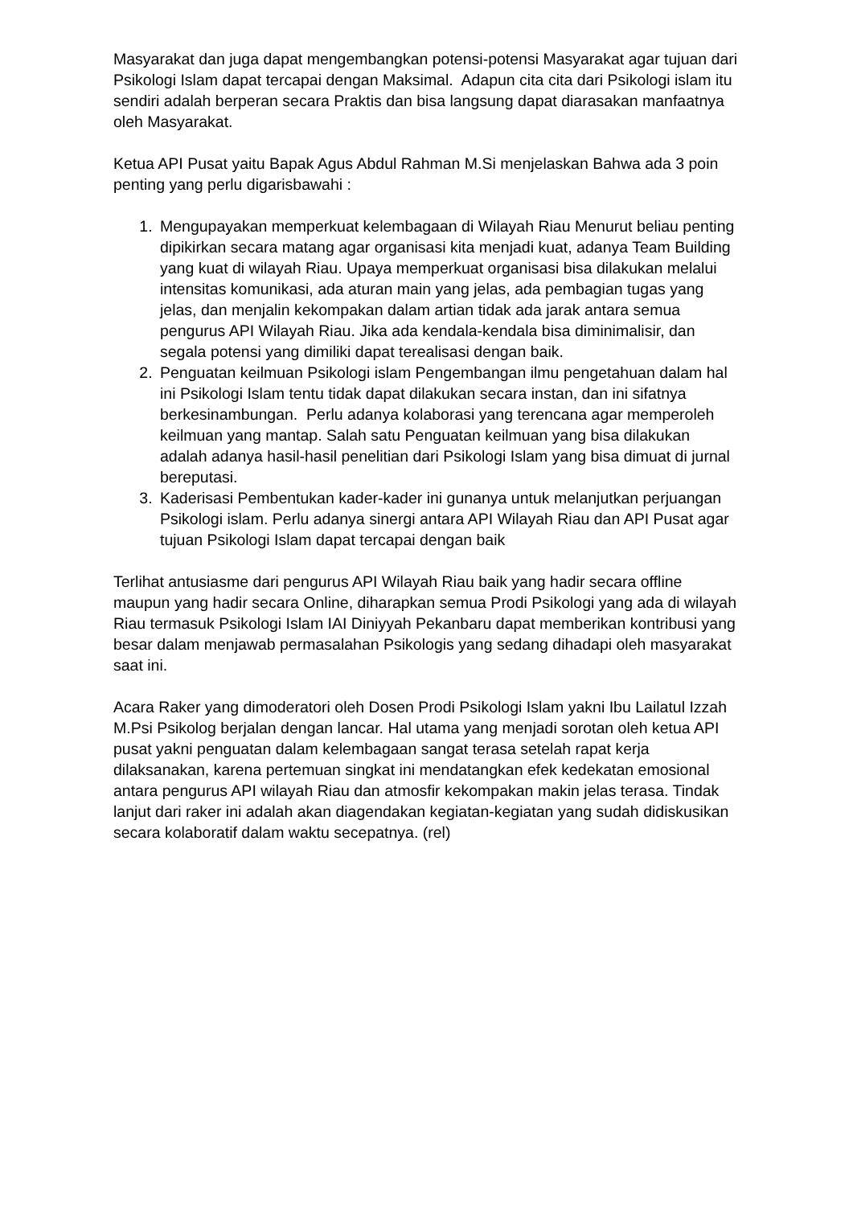Masyarakat dan juga dapat mengembangkan potensi-potensi Masyarakat agar tujuan dari Psikologi Islam dapat tercapai dengan Maksimal. Adapun cita cita dari Psikologi islam itu sendiri adalah berperan secara Praktis dan bisa langsung dapat diarasakan manfaatnya oleh Masyarakat.
Ketua API Pusat yaitu Bapak Agus Abdul Rahman M.Si menjelaskan Bahwa ada 3 poin penting yang perlu digarisbawahi :
1. Mengupayakan memperkuat kelembagaan di Wilayah Riau Menurut beliau penting dipikirkan secara matang agar organisasi kita menjadi kuat, adanya Team Building yang kuat di wilayah Riau. Upaya memperkuat organisasi bisa dilakukan melalui intensitas komunikasi, ada aturan main yang jelas, ada pembagian tugas yang jelas, dan menjalin kekompakan dalam artian tidak ada jarak antara semua pengurus API Wilayah Riau. Jika ada kendala-kendala bisa diminimalisir, dan segala potensi yang dimiliki dapat terealisasi dengan baik.
2. Penguatan keilmuan Psikologi islam Pengembangan ilmu pengetahuan dalam hal ini Psikologi Islam tentu tidak dapat dilakukan secara instan, dan ini sifatnya berkesinambungan. Perlu adanya kolaborasi yang terencana agar memperoleh keilmuan yang mantap. Salah satu Penguatan keilmuan yang bisa dilakukan adalah adanya hasil-hasil penelitian dari Psikologi Islam yang bisa dimuat di jurnal bereputasi.
3. Kaderisasi Pembentukan kader-kader ini gunanya untuk melanjutkan perjuangan Psikologi islam. Perlu adanya sinergi antara API Wilayah Riau dan API Pusat agar tujuan Psikologi Islam dapat tercapai dengan baik
Terlihat antusiasme dari pengurus API Wilayah Riau baik yang hadir secara offline maupun yang hadir secara Online, diharapkan semua Prodi Psikologi yang ada di wilayah Riau termasuk Psikologi Islam IAI Diniyyah Pekanbaru dapat memberikan kontribusi yang besar dalam menjawab permasalahan Psikologis yang sedang dihadapi oleh masyarakat saat ini.
Acara Raker yang dimoderatori oleh Dosen Prodi Psikologi Islam yakni Ibu Lailatul Izzah M.Psi Psikolog berjalan dengan lancar. Hal utama yang menjadi sorotan oleh ketua API pusat yakni penguatan dalam kelembagaan sangat terasa setelah rapat kerja dilaksanakan, karena pertemuan singkat ini mendatangkan efek kedekatan emosional antara pengurus API wilayah Riau dan atmosfir kekompakan makin jelas terasa. Tindak lanjut dari raker ini adalah akan diagendakan kegiatan-kegiatan yang sudah didiskusikan secara kolaboratif dalam waktu secepatnya. (rel)